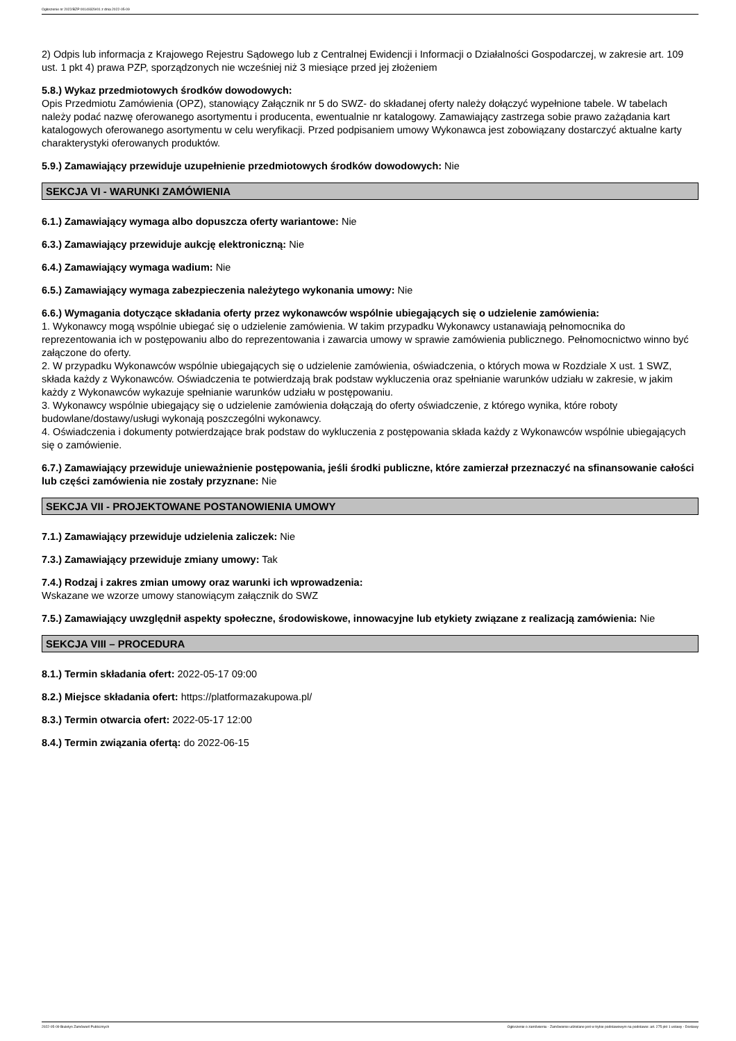Ogłoszenie nr 2022/BZP 00149329/01 z dnia 2022-05-09
2) Odpis lub informacja z Krajowego Rejestru Sądowego lub z Centralnej Ewidencji i Informacji o Działalności Gospodarczej, w zakresie art. 109 ust. 1 pkt 4) prawa PZP, sporządzonych nie wcześniej niż 3 miesiące przed jej złożeniem
5.8.) Wykaz przedmiotowych środków dowodowych:
Opis Przedmiotu Zamówienia (OPZ), stanowiący Załącznik nr 5 do SWZ- do składanej oferty należy dołączyć wypełnione tabele. W tabelach należy podać nazwę oferowanego asortymentu i producenta, ewentualnie nr katalogowy. Zamawiający zastrzega sobie prawo zażądania kart katalogowych oferowanego asortymentu w celu weryfikacji. Przed podpisaniem umowy Wykonawca jest zobowiązany dostarczyć aktualne karty charakterystyki oferowanych produktów.
5.9.) Zamawiający przewiduje uzupełnienie przedmiotowych środków dowodowych: Nie
SEKCJA VI - WARUNKI ZAMÓWIENIA
6.1.) Zamawiający wymaga albo dopuszcza oferty wariantowe: Nie
6.3.) Zamawiający przewiduje aukcję elektroniczną: Nie
6.4.) Zamawiający wymaga wadium: Nie
6.5.) Zamawiający wymaga zabezpieczenia należytego wykonania umowy: Nie
6.6.) Wymagania dotyczące składania oferty przez wykonawców wspólnie ubiegających się o udzielenie zamówienia:
1. Wykonawcy mogą wspólnie ubiegać się o udzielenie zamówienia. W takim przypadku Wykonawcy ustanawiają pełnomocnika do reprezentowania ich w postępowaniu albo do reprezentowania i zawarcia umowy w sprawie zamówienia publicznego. Pełnomocnictwo winno być załączone do oferty.
2. W przypadku Wykonawców wspólnie ubiegających się o udzielenie zamówienia, oświadczenia, o których mowa w Rozdziale X ust. 1 SWZ, składa każdy z Wykonawców. Oświadczenia te potwierdzają brak podstaw wykluczenia oraz spełnianie warunków udziału w zakresie, w jakim każdy z Wykonawców wykazuje spełnianie warunków udziału w postępowaniu.
3. Wykonawcy wspólnie ubiegający się o udzielenie zamówienia dołączają do oferty oświadczenie, z którego wynika, które roboty budowlane/dostawy/usługi wykonają poszczególni wykonawcy.
4. Oświadczenia i dokumenty potwierdzające brak podstaw do wykluczenia z postępowania składa każdy z Wykonawców wspólnie ubiegających się o zamówienie.
6.7.) Zamawiający przewiduje unieważnienie postępowania, jeśli środki publiczne, które zamierzał przeznaczyć na sfinansowanie całości lub części zamówienia nie zostały przyznane: Nie
SEKCJA VII - PROJEKTOWANE POSTANOWIENIA UMOWY
7.1.) Zamawiający przewiduje udzielenia zaliczek: Nie
7.3.) Zamawiający przewiduje zmiany umowy: Tak
7.4.) Rodzaj i zakres zmian umowy oraz warunki ich wprowadzenia:
Wskazane we wzorze umowy stanowiącym załącznik do SWZ
7.5.) Zamawiający uwzględnił aspekty społeczne, środowiskowe, innowacyjne lub etykiety związane z realizacją zamówienia: Nie
SEKCJA VIII – PROCEDURA
8.1.) Termin składania ofert: 2022-05-17 09:00
8.2.) Miejsce składania ofert: https://platformazakupowa.pl/
8.3.) Termin otwarcia ofert: 2022-05-17 12:00
8.4.) Termin związania ofertą: do 2022-06-15
2022-05-09 Biuletyn Zamówień Publicznych Ogłoszenie o zamówieniu - Zamówienie udzielane jest w trybie podstawowym na podstawie: art. 275 pkt 1 ustawy - Dostawy